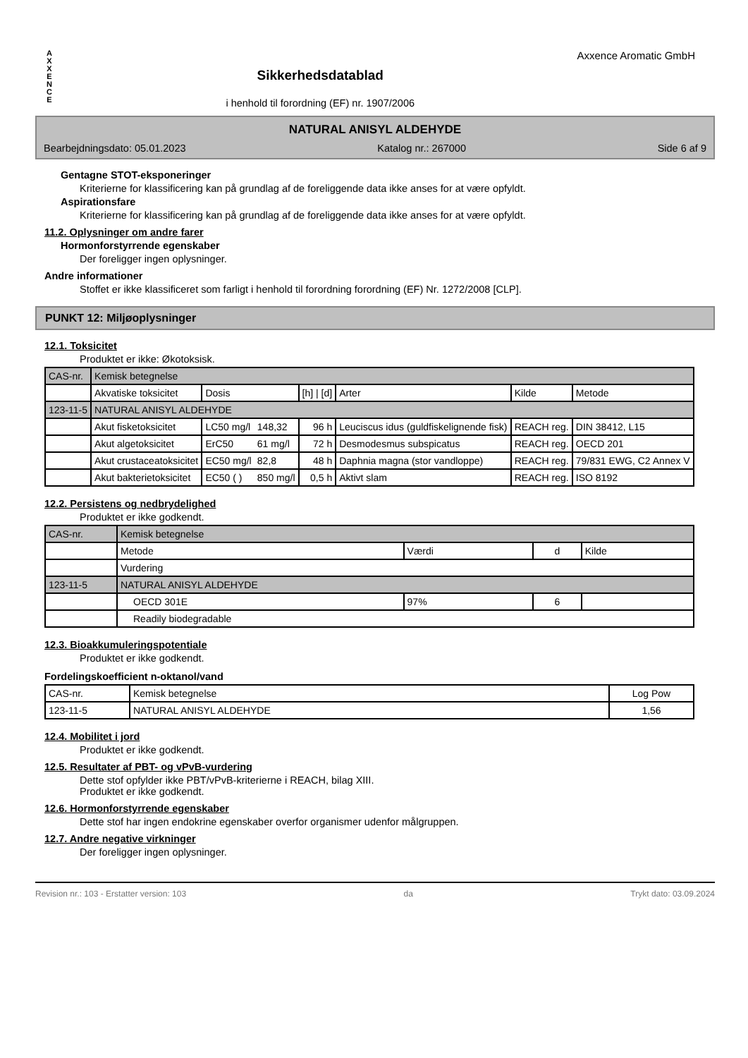A
X
X
E
N
C
E
Sikkerhedsdatablad
i henhold til forordning (EF) nr. 1907/2006
Axxence Aromatic GmbH
NATURAL ANISYL ALDEHYDE
Bearbejdningsdato: 05.01.2023 Katalog nr.: 267000 Side 6 af 9
Gentagne STOT-eksponeringer
Kriterierne for klassificering kan på grundlag af de foreliggende data ikke anses for at være opfyldt.
Aspirationsfare
Kriterierne for klassificering kan på grundlag af de foreliggende data ikke anses for at være opfyldt.
11.2. Oplysninger om andre farer
Hormonforstyrrende egenskaber
Der foreligger ingen oplysninger.
Andre informationer
Stoffet er ikke klassificeret som farligt i henhold til forordning forordning (EF) Nr. 1272/2008 [CLP].
PUNKT 12: Miljøoplysninger
12.1. Toksicitet
Produktet er ikke: Økotoksisk.
| CAS-nr. | Kemisk betegnelse | | | | | | |
| --- | --- | --- | --- | --- | --- | --- | --- |
| | Akvatiske toksicitet | Dosis | | [h] / [d] | Arter | Kilde | Metode |
| 123-11-5 | NATURAL ANISYL ALDEHYDE | | | | | | |
| | Akut fisketoksicitet | LC50 mg/l | 148,32 | 96 h | Leuciscus idus (guldfiskelignende fisk) | REACH reg. | DIN 38412, L15 |
| | Akut algetoksicitet | ErC50 | 61 mg/l | 72 h | Desmodesmus subspicatus | REACH reg. | OECD 201 |
| | Akut crustaceatoksicitet | EC50 mg/l | 82,8 | 48 h | Daphnia magna (stor vandloppe) | REACH reg. | 79/831 EWG, C2 Annex V |
| | Akut bakterietoksicitet | EC50 ( ) | 850 mg/l | 0,5 h | Aktivt slam | REACH reg. | ISO 8192 |
12.2. Persistens og nedbrydelighed
Produktet er ikke godkendt.
| CAS-nr. | Kemisk betegnelse | | | |
| --- | --- | --- | --- | --- |
| | Metode | Værdi | d | Kilde |
| | Vurdering | | | |
| 123-11-5 | NATURAL ANISYL ALDEHYDE | | | |
| | OECD 301E | 97% | 6 | |
| | Readily biodegradable | | | |
12.3. Bioakkumuleringspotentiale
Produktet er ikke godkendt.
Fordelingskoefficient n-oktanol/vand
| CAS-nr. | Kemisk betegnelse | Log Pow |
| --- | --- | --- |
| 123-11-5 | NATURAL ANISYL ALDEHYDE | 1,56 |
12.4. Mobilitet i jord
Produktet er ikke godkendt.
12.5. Resultater af PBT- og vPvB-vurdering
Dette stof opfylder ikke PBT/vPvB-kriterierne i REACH, bilag XIII.
Produktet er ikke godkendt.
12.6. Hormonforstyrrende egenskaber
Dette stof har ingen endokrine egenskaber overfor organismer udenfor målgruppen.
12.7. Andre negative virkninger
Der foreligger ingen oplysninger.
Revision nr.: 103 - Erstatter version: 103 da Trykt dato: 03.09.2024